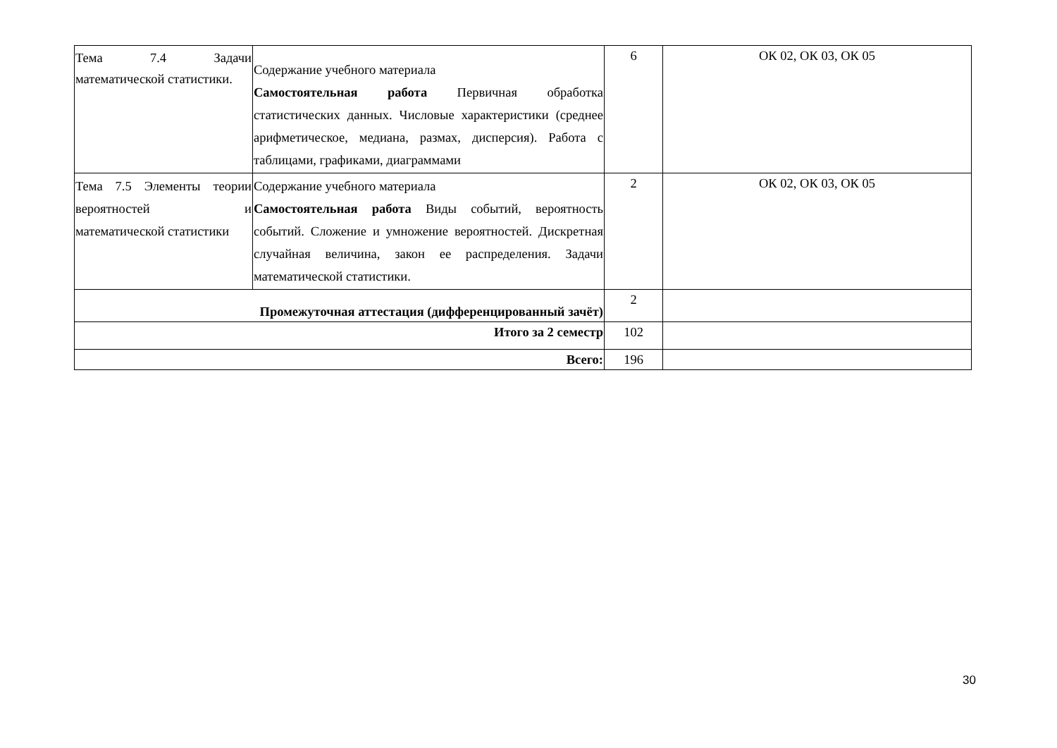| Тема 7.4 Задачи математической статистики. | Содержание учебного материала Самостоятельная работа Первичная обработка статистических данных. Числовые характеристики (среднее арифметическое, медиана, размах, дисперсия). Работа с таблицами, графиками, диаграммами | 6 | ОК 02, ОК 03, ОК 05 |
| Тема 7.5 Элементы теории вероятностей и математической статистики | Содержание учебного материала Самостоятельная работа Виды событий, вероятность событий. Сложение и умножение вероятностей. Дискретная случайная величина, закон ее распределения. Задачи математической статистики. | 2 | ОК 02, ОК 03, ОК 05 |
| Промежуточная аттестация (дифференцированный зачёт) | | 2 | |
| Итого за 2 семестр | | 102 | |
| Всего: | | 196 | |
30